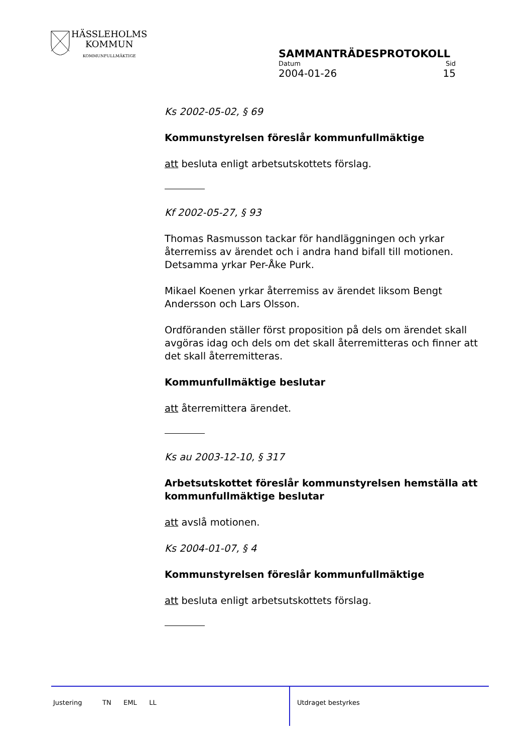HÄSSLEHOLMS
KOMMUN
KOMMUNFULLMÄKTIGE
SAMMANTRÄDESPROTOKOLL
Datum Sid
2004-01-26 15
Ks 2002-05-02, § 69
Kommunstyrelsen föreslår kommunfullmäktige
att besluta enligt arbetsutskottets förslag.
Kf 2002-05-27, § 93
Thomas Rasmusson tackar för handläggningen och yrkar återremiss av ärendet och i andra hand bifall till motionen. Detsamma yrkar Per-Åke Purk.
Mikael Koenen yrkar återremiss av ärendet liksom Bengt Andersson och Lars Olsson.
Ordföranden ställer först proposition på dels om ärendet skall avgöras idag och dels om det skall återremitteras och finner att det skall återremitteras.
Kommunfullmäktige beslutar
att återremittera ärendet.
Ks au 2003-12-10, § 317
Arbetsutskottet föreslår kommunstyrelsen hemställa att kommunfullmäktige beslutar
att avslå motionen.
Ks 2004-01-07, § 4
Kommunstyrelsen föreslår kommunfullmäktige
att besluta enligt arbetsutskottets förslag.
Justering TN EML LL Utdraget bestyrkes